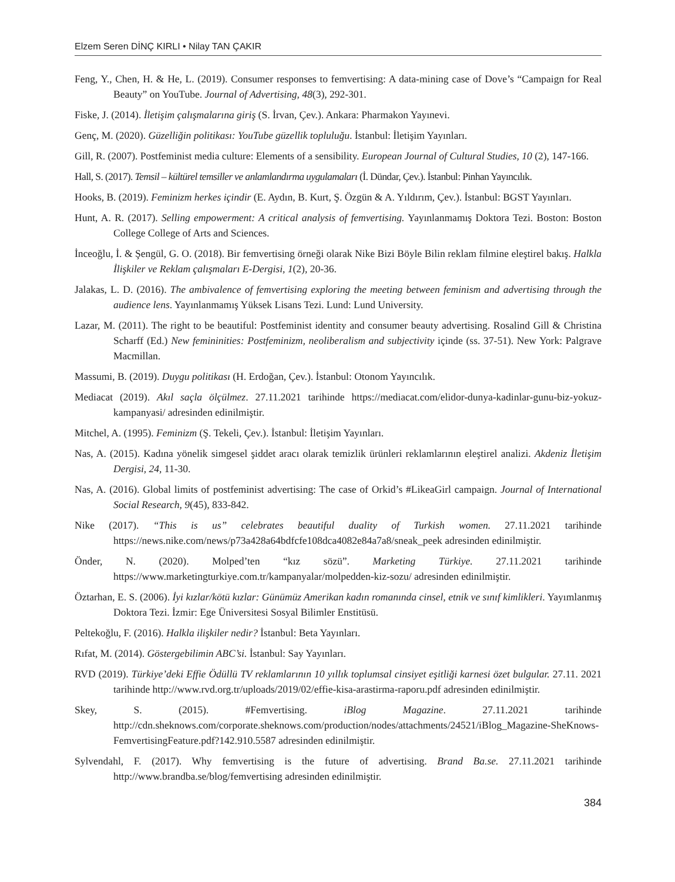Elzem Seren DİNÇ KIRLI • Nilay TAN ÇAKIR
Feng, Y., Chen, H. & He, L. (2019). Consumer responses to femvertising: A data-mining case of Dove’s “Campaign for Real Beauty” on YouTube. Journal of Advertising, 48(3), 292-301.
Fiske, J. (2014). İletişim çalışmalarına giriş (S. İrvan, Çev.). Ankara: Pharmakon Yayınevi.
Genç, M. (2020). Güzelliğin politikası: YouTube güzellik topluluğu. İstanbul: İletişim Yayınları.
Gill, R. (2007). Postfeminist media culture: Elements of a sensibility. European Journal of Cultural Studies, 10 (2), 147-166.
Hall, S. (2017). Temsil – kültürel temsiller ve anlamlandırma uygulamaları (İ. Dündar, Çev.). İstanbul: Pinhan Yayıncılık.
Hooks, B. (2019). Feminizm herkes içindir (E. Aydın, B. Kurt, Ş. Özgün & A. Yıldırım, Çev.). İstanbul: BGST Yayınları.
Hunt, A. R. (2017). Selling empowerment: A critical analysis of femvertising. Yayınlanmamış Doktora Tezi. Boston: Boston College College of Arts and Sciences.
İnceoğlu, İ. & Şengül, G. O. (2018). Bir femvertising örneği olarak Nike Bizi Böyle Bilin reklam filmine eleştirel bakış. Halkla İlişkiler ve Reklam çalışmaları E-Dergisi, 1(2), 20-36.
Jalakas, L. D. (2016). The ambivalence of femvertising exploring the meeting between feminism and advertising through the audience lens. Yayınlanmamış Yüksek Lisans Tezi. Lund: Lund University.
Lazar, M. (2011). The right to be beautiful: Postfeminist identity and consumer beauty advertising. Rosalind Gill & Christina Scharff (Ed.) New femininities: Postfeminizm, neoliberalism and subjectivity içinde (ss. 37-51). New York: Palgrave Macmillan.
Massumi, B. (2019). Duygu politikası (H. Erdoğan, Çev.). İstanbul: Otonom Yayıncılık.
Mediacat (2019). Akıl saçla ölçülmez. 27.11.2021 tarihinde https://mediacat.com/elidor-dunya-kadinlar-gunu-biz-yokuz-kampanyasi/ adresinden edinilmiştir.
Mitchel, A. (1995). Feminizm (Ş. Tekeli, Çev.). İstanbul: İletişim Yayınları.
Nas, A. (2015). Kadına yönelik simgesel şiddet aracı olarak temizlik ürünleri reklamlarının eleştirel analizi. Akdeniz İletişim Dergisi, 24, 11-30.
Nas, A. (2016). Global limits of postfeminist advertising: The case of Orkid’s #LikeaGirl campaign. Journal of International Social Research, 9(45), 833-842.
Nike (2017). “This is us” celebrates beautiful duality of Turkish women. 27.11.2021 tarihinde https://news.nike.com/news/p73a428a64bdfcfe108dca4082e84a7a8/sneak_peek adresinden edinilmiştir.
Önder, N. (2020). Molped’ten “kız sözü”. Marketing Türkiye. 27.11.2021 tarihinde https://www.marketingturkiye.com.tr/kampanyalar/molpedden-kiz-sozu/ adresinden edinilmiştir.
Öztarhan, E. S. (2006). İyi kızlar/kötü kızlar: Günümüz Amerikan kadın romanında cinsel, etnik ve sınıf kimlikleri. Yayımlanmış Doktora Tezi. İzmir: Ege Üniversitesi Sosyal Bilimler Enstitüsü.
Peltekoğlu, F. (2016). Halkla ilişkiler nedir? İstanbul: Beta Yayınları.
Rıfat, M. (2014). Göstergebilimin ABC’si. İstanbul: Say Yayınları.
RVD (2019). Türkiye’deki Effie Ödüllü TV reklamlarının 10 yıllık toplumsal cinsiyet eşitliği karnesi özet bulgular. 27.11. 2021 tarihinde http://www.rvd.org.tr/uploads/2019/02/effie-kisa-arastirma-raporu.pdf adresinden edinilmiştir.
Skey, S. (2015). #Femvertising. iBlog Magazine. 27.11.2021 tarihinde http://cdn.sheknows.com/corporate.sheknows.com/production/nodes/attachments/24521/iBlog_Magazine-SheKnows-FemvertisingFeature.pdf?142.910.5587 adresinden edinilmiştir.
Sylvendahl, F. (2017). Why femvertising is the future of advertising. Brand Ba.se. 27.11.2021 tarihinde http://www.brandba.se/blog/femvertising adresinden edinilmiştir.
384